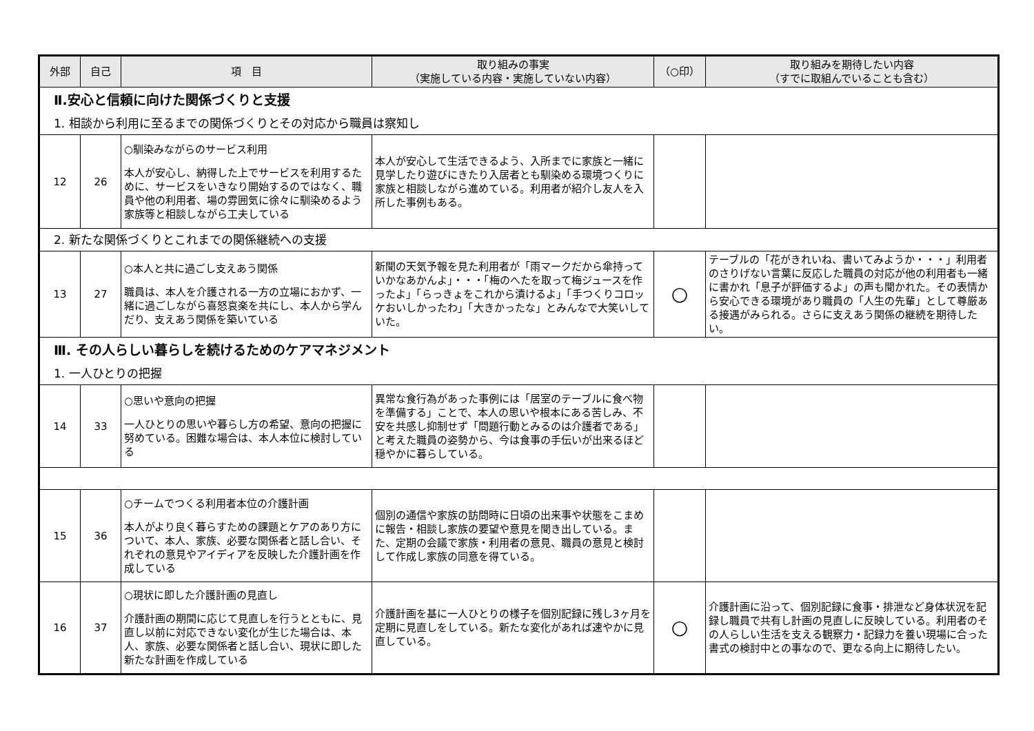| 外部 | 自己 | 項 目 | 取り組みの事実 （実施している内容・実施していない内容） | （○印） | 取り組みを期待したい内容 （すでに取組んでいることも含む） |
| --- | --- | --- | --- | --- | --- |
| Ⅱ.安心と信頼に向けた関係づくりと支援 | | | | | |
| 1. 相談から利用に至るまでの関係づくりとその対応から職員は察知し | | | | | |
| 12 | 26 | ○馴染みながらのサービス利用 本人が安心し、納得した上でサービスを利用するために、サービスをいきなり開始するのではなく、職員や他の利用者、場の雰囲気に徐々に馴染めるよう家族等と相談しながら工夫している | 本人が安心して生活できるよう、入所までに家族と一緒に見学したり遊びにきたり入居者とも馴染める環境つくりに家族と相談しながら進めている。利用者が紹介し友人を入所した事例もある。 | | |
| 2. 新たな関係づくりとこれまでの関係継続への支援 | | | | | |
| 13 | 27 | ○本人と共に過ごし支えあう関係 職員は、本人を介護される一方の立場におかず、一緒に過ごしながら喜怒哀楽を共にし、本人から学んだり、支えあう関係を築いている | 新聞の天気予報を見た利用者が「雨マークだから傘持っていかなあかんよ」・・・「梅のへたを取って梅ジュースを作ったよ」「らっきょをこれから漬けるよ」「手つくりコロッケおいしかったわ」「大きかったな」とみんなで大笑いしていた。 | ○ | テーブルの「花がきれいね、書いてみようか・・・」利用者のさりげない言葉に反応した職員の対応が他の利用者も一緒に書かれ「息子が評価するよ」の声も聞かれた。その表情から安心できる環境があり職員の「人生の先輩」として尊厳ある接遇がみられる。さらに支えあう関係の継続を期待したい。 |
| Ⅲ. その人らしい暮らしを続けるためのケアマネジメント | | | | | |
| 1. 一人ひとりの把握 | | | | | |
| 14 | 33 | ○思いや意向の把握 一人ひとりの思いや暮らし方の希望、意向の把握に努めている。困難な場合は、本人本位に検討している | 異常な食行為があった事例には「居室のテーブルに食べ物を準備する」ことで、本人の思いや根本にある苦しみ、不安を共感し抑制せず「問題行動とみるのは介護者である」と考えた職員の姿勢から、今は食事の手伝いが出来るほど穏やかに暮らしている。 | | |
| 15 | 36 | ○チームでつくる利用者本位の介護計画 本人がより良く暮らすための課題とケアのあり方について、本人、家族、必要な関係者と話し合い、それぞれの意見やアイディアを反映した介護計画を作成している | 個別の通信や家族の訪問時に日頃の出来事や状態をこまめに報告・相談し家族の要望や意見を聞き出している。また、定期の会議で家族・利用者の意見、職員の意見と検討して作成し家族の同意を得ている。 | | |
| 16 | 37 | ○現状に即した介護計画の見直し 介護計画の期間に応じて見直しを行うとともに、見直し以前に対応できない変化が生じた場合は、本人、家族、必要な関係者と話し合い、現状に即した新たな計画を作成している | 介護計画を基に一人ひとりの様子を個別記録に残し3ヶ月を定期に見直しをしている。新たな変化があれば速やかに見直している。 | ○ | 介護計画に沿って、個別記録に食事・排泄など身体状況を記録し職員で共有し計画の見直しに反映している。利用者のその人らしい生活を支える観察力・記録力を養い現場に合った書式の検討中との事なので、更なる向上に期待したい。 |